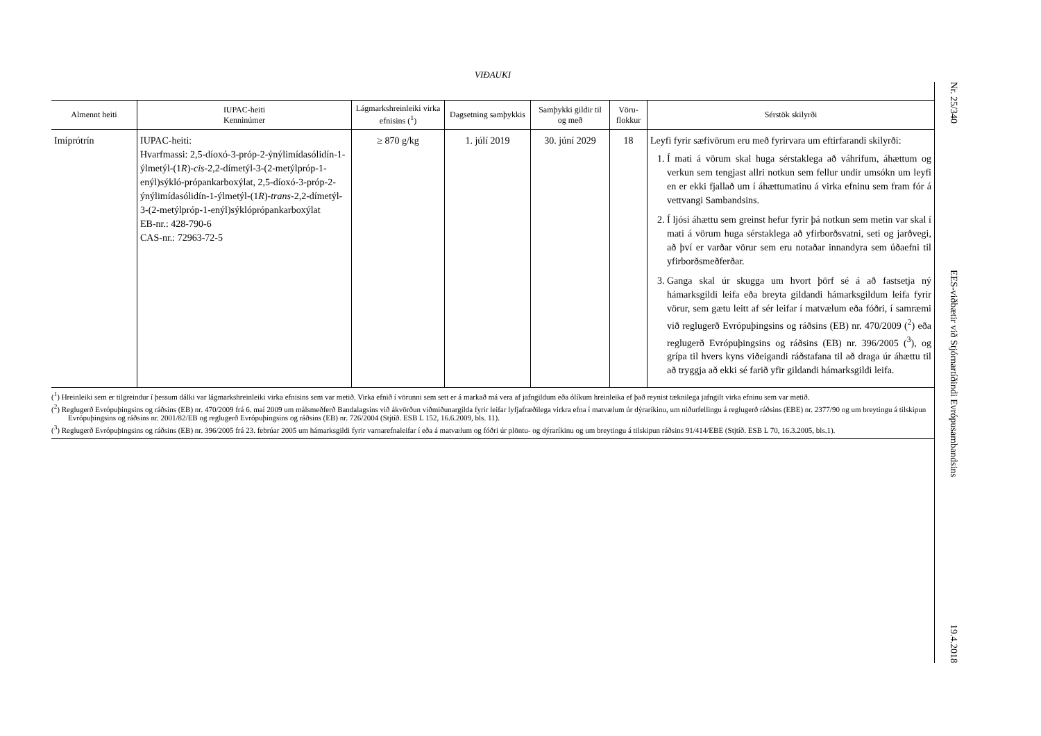VIÐAUKI
| Almennt heiti | IUPAC-heiti Kenninúmer | Lágmarkshreinleiki virka efnisins (<sup>1</sup>) | Dagsetning samþykkis | Samþykki gildir til og með | Vöru-flokkur | Sérstök skilyrði |
| --- | --- | --- | --- | --- | --- | --- |
| Imíprótrín | IUPAC-heiti: Hvarfmassi: 2,5-díoxó-3-próp-2-ýnýlimídasólidín-1-ýlmetýl-(1 R )- cis -2,2-dímetýl-3-(2-metýlpróp-1-enýl)sýkló-própankarboxýlat, 2,5-díoxó-3-próp-2-ýnýlimídasólidín-1-ýlmetýl-(1 R )- trans -2,2-dímetýl-3-(2-metýlpróp-1-enýl)sýklóprópankarboxýlat EB-nr.: 428-790-6 CAS-nr.: 72963-72-5 | ≥ 870 g/kg | 1. júlí 2019 | 30. júní 2029 | 18 | Leyfi fyrir sæfivörum eru með fyrirvara um eftirfarandi skilyrði: 1. Í mati á vörum skal huga sérstaklega að váhrifum, áhættum og verkun sem tengjast allri notkun sem fellur undir umsókn um leyfi en er ekki fjallað um í áhættumatinu á virka efninu sem fram fór á vettvangi Sambandsins. 2. Í ljósi áhættu sem greinst hefur fyrir þá notkun sem metin var skal í mati á vörum huga sérstaklega að yfirborðsvatni, seti og jarðvegi, að því er varðar vörur sem eru notaðar innandyra sem úðaefni til yfirborðsmeðferðar. 3. Ganga skal úr skugga um hvort þörf sé á að fastsetja ný hámarksgildi leifa eða breyta gildandi hámarksgildum leifa fyrir vörur, sem gætu leitt af sér leifar í matvælum eða fóðri, í samræmi við reglugerð Evrópuþingsins og ráðsins (EB) nr. 470/2009 (<sup>2</sup>) eða reglugerð Evrópuþingsins og ráðsins (EB) nr. 396/2005 (<sup>3</sup>), og grípa til hvers kyns viðeigandi ráðstafana til að draga úr áhættu til að tryggja að ekki sé farið yfir gildandi hámarksgildi leifa. |
(<sup>1</sup>) Hreinleiki sem er tilgreindur í þessum dálki var lágmarkshreinleiki virka efnisins sem var metið. Virka efnið í vörunni sem sett er á markað má vera af jafngildum eða ólíkum hreinleika ef það reynist tæknilega jafngilt virka efninu sem var metið.
(<sup>2</sup>) Reglugerð Evrópuþingsins og ráðsins (EB) nr. 470/2009 frá 6. maí 2009 um málsmeðferð Bandalagsins við ákvörðun viðmiðunargilda fyrir leifar lyfjafræðilega virkra efna í matvælum úr dýraríkinu, um niðurfellingu á reglugerð ráðsins (EBE) nr. 2377/90 og um breytingu á tilskipun Evrópuþingsins og ráðsins nr. 2001/82/EB og reglugerð Evrópuþingsins og ráðsins (EB) nr. 726/2004 (Stjtíð. ESB L 152, 16.6.2009, bls. 11).
(<sup>3</sup>) Reglugerð Evrópuþingsins og ráðsins (EB) nr. 396/2005 frá 23. febrúar 2005 um hámarksgildi fyrir varnarefnaleifar í eða á matvælum og fóðri úr plöntu- og dýraríkinu og um breytingu á tilskipun ráðsins 91/414/EBE (Stjtíð. ESB L 70, 16.3.2005, bls.1).
Nr. 25/340 EES-viðbætir við Stjórnartíðindi Evrópusambandsins 19.4.2018